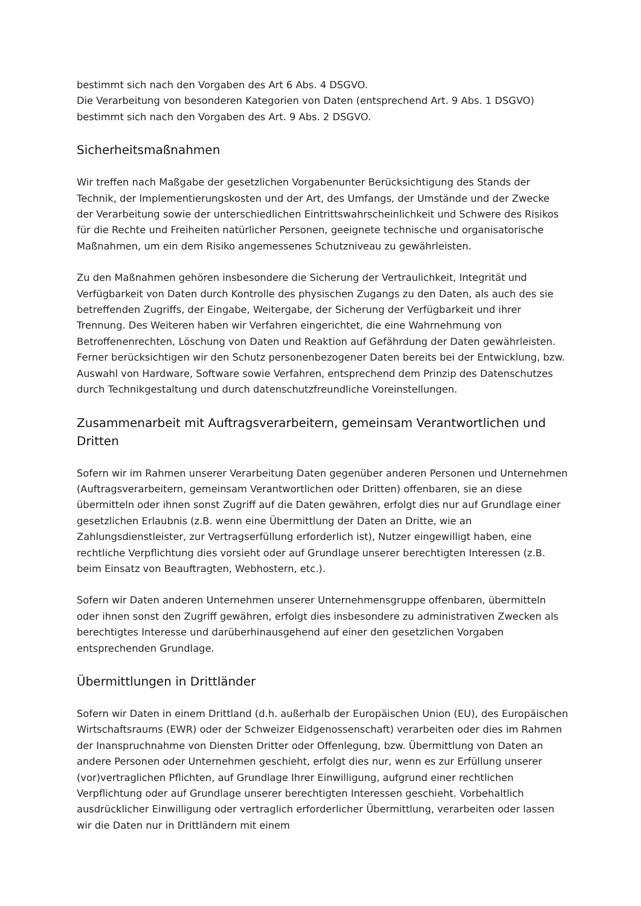bestimmt sich nach den Vorgaben des Art 6 Abs. 4 DSGVO.
Die Verarbeitung von besonderen Kategorien von Daten (entsprechend Art. 9 Abs. 1 DSGVO) bestimmt sich nach den Vorgaben des Art. 9 Abs. 2 DSGVO.
Sicherheitsmaßnahmen
Wir treffen nach Maßgabe der gesetzlichen Vorgabenunter Berücksichtigung des Stands der Technik, der Implementierungskosten und der Art, des Umfangs, der Umstände und der Zwecke der Verarbeitung sowie der unterschiedlichen Eintrittswahrscheinlichkeit und Schwere des Risikos für die Rechte und Freiheiten natürlicher Personen, geeignete technische und organisatorische Maßnahmen, um ein dem Risiko angemessenes Schutzniveau zu gewährleisten.
Zu den Maßnahmen gehören insbesondere die Sicherung der Vertraulichkeit, Integrität und Verfügbarkeit von Daten durch Kontrolle des physischen Zugangs zu den Daten, als auch des sie betreffenden Zugriffs, der Eingabe, Weitergabe, der Sicherung der Verfügbarkeit und ihrer Trennung. Des Weiteren haben wir Verfahren eingerichtet, die eine Wahrnehmung von Betroffenenrechten, Löschung von Daten und Reaktion auf Gefährdung der Daten gewährleisten. Ferner berücksichtigen wir den Schutz personenbezogener Daten bereits bei der Entwicklung, bzw. Auswahl von Hardware, Software sowie Verfahren, entsprechend dem Prinzip des Datenschutzes durch Technikgestaltung und durch datenschutzfreundliche Voreinstellungen.
Zusammenarbeit mit Auftragsverarbeitern, gemeinsam Verantwortlichen und Dritten
Sofern wir im Rahmen unserer Verarbeitung Daten gegenüber anderen Personen und Unternehmen (Auftragsverarbeitern, gemeinsam Verantwortlichen oder Dritten) offenbaren, sie an diese übermitteln oder ihnen sonst Zugriff auf die Daten gewähren, erfolgt dies nur auf Grundlage einer gesetzlichen Erlaubnis (z.B. wenn eine Übermittlung der Daten an Dritte, wie an Zahlungsdienstleister, zur Vertragserfüllung erforderlich ist), Nutzer eingewilligt haben, eine rechtliche Verpflichtung dies vorsieht oder auf Grundlage unserer berechtigten Interessen (z.B. beim Einsatz von Beauftragten, Webhostern, etc.).
Sofern wir Daten anderen Unternehmen unserer Unternehmensgruppe offenbaren, übermitteln oder ihnen sonst den Zugriff gewähren, erfolgt dies insbesondere zu administrativen Zwecken als berechtigtes Interesse und darüberhinausgehend auf einer den gesetzlichen Vorgaben entsprechenden Grundlage.
Übermittlungen in Drittländer
Sofern wir Daten in einem Drittland (d.h. außerhalb der Europäischen Union (EU), des Europäischen Wirtschaftsraums (EWR) oder der Schweizer Eidgenossenschaft) verarbeiten oder dies im Rahmen der Inanspruchnahme von Diensten Dritter oder Offenlegung, bzw. Übermittlung von Daten an andere Personen oder Unternehmen geschieht, erfolgt dies nur, wenn es zur Erfüllung unserer (vor)vertraglichen Pflichten, auf Grundlage Ihrer Einwilligung, aufgrund einer rechtlichen Verpflichtung oder auf Grundlage unserer berechtigten Interessen geschieht. Vorbehaltlich ausdrücklicher Einwilligung oder vertraglich erforderlicher Übermittlung, verarbeiten oder lassen wir die Daten nur in Drittländern mit einem